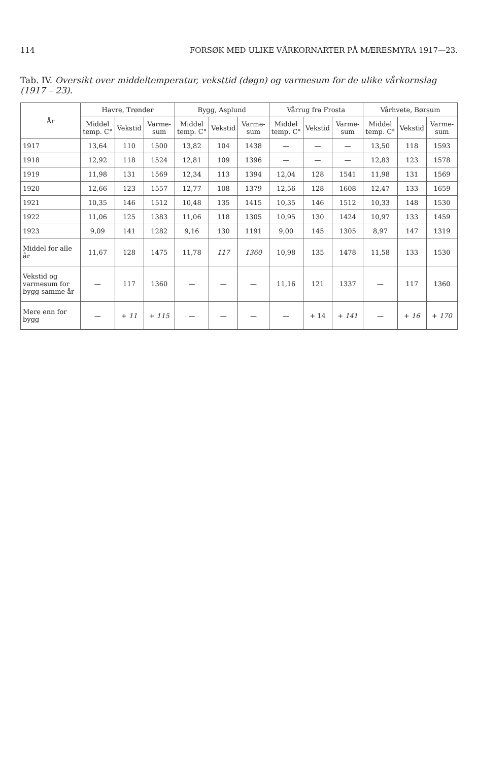114 FORSØK MED ULIKE VÅRKORNARTER PÅ MÆRESMYRA 1917—23.
Tab. IV. Oversikt over middeltemperatur, veksttid (døgn) og varmesum for de ulike vårkornslag (1917 – 23).
| År | Havre, Trønder | | | Bygg, Asplund | | | Vårrug fra Frosta | | | Vårhvete, Børsum | | |
| --- | --- | --- | --- | --- | --- | --- | --- | --- | --- | --- | --- | --- |
| | Middel temp. C° | Vekstid | Varme-sum | Middel temp. C° | Vekstid | Varme-sum | Middel temp. C° | Vekstid | Varme-sum | Middel temp. C° | Vekstid | Varme-sum |
| 1917 | 13,64 | 110 | 1500 | 13,82 | 104 | 1438 | — | — | — | 13,50 | 118 | 1593 |
| 1918 | 12,92 | 118 | 1524 | 12,81 | 109 | 1396 | — | — | — | 12,83 | 123 | 1578 |
| 1919 | 11,98 | 131 | 1569 | 12,34 | 113 | 1394 | 12,04 | 128 | 1541 | 11,98 | 131 | 1569 |
| 1920 | 12,66 | 123 | 1557 | 12,77 | 108 | 1379 | 12,56 | 128 | 1608 | 12,47 | 133 | 1659 |
| 1921 | 10,35 | 146 | 1512 | 10,48 | 135 | 1415 | 10,35 | 146 | 1512 | 10,33 | 148 | 1530 |
| 1922 | 11,06 | 125 | 1383 | 11,06 | 118 | 1305 | 10,95 | 130 | 1424 | 10,97 | 133 | 1459 |
| 1923 | 9,09 | 141 | 1282 | 9,16 | 130 | 1191 | 9,00 | 145 | 1305 | 8,97 | 147 | 1319 |
| Middel for alle år | 11,67 | 128 | 1475 | 11,78 | 117 | 1360 | 10,98 | 135 | 1478 | 11,58 | 133 | 1530 |
| Vekstid og varmesum for bygg samme år | — | 117 | 1360 | — | — | — | 11,16 | 121 | 1337 | — | 117 | 1360 |
| Mere enn for bygg | — | + 11 | + 115 | — | — | — | — | + 14 | + 141 | — | + 16 | + 170 |